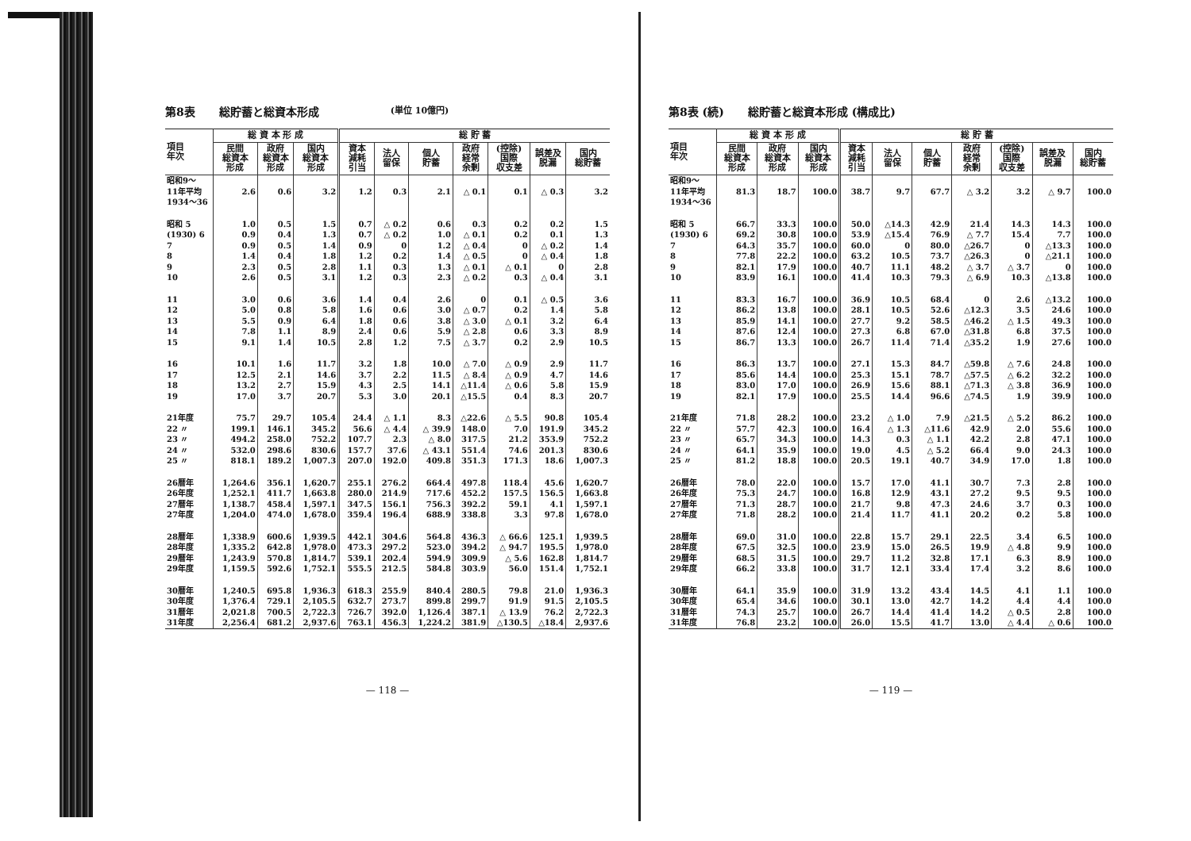第8表 総貯蓄と総資本形成 (単位 10億円)
| 項目 年次 | 総 資 本 形 成 | | | 総 貯 蓄 | | | | | | |
| --- | --- | --- | --- | --- | --- | --- | --- | --- | --- | --- |
| | 民間 総資本 形成 | 政府 総資本 形成 | 国内 総資本 形成 | 資本 減耗 引当 | 法人 留保 | 個人 貯蓄 | 政府 経常 余剰 | (控除) 国際 収支差 | 誤差及 脱漏 | 国内 総貯蓄 |
| 昭和9～ 11年平均 1934～36 | 2.6 | 0.6 | 3.2 | 1.2 | 0.3 | 2.1 | △ 0.1 | 0.1 | △ 0.3 | 3.2 |
| 昭和 5 (1930) 6 | 1.0 0.9 | 0.5 0.4 | 1.5 1.3 | 0.7 0.7 | △ 0.2 △ 0.2 | 0.6 1.0 | 0.3 △ 0.1 | 0.2 0.2 | 0.2 0.1 | 1.5 1.3 |
| 7 | 0.9 | 0.5 | 1.4 | 0.9 | 0 | 1.2 | △ 0.4 | 0 | △ 0.2 | 1.4 |
| 8 | 1.4 | 0.4 | 1.8 | 1.2 | 0.2 | 1.4 | △ 0.5 | 0 | △ 0.4 | 1.8 |
| 9 | 2.3 | 0.5 | 2.8 | 1.1 | 0.3 | 1.3 | △ 0.1 | △ 0.1 | 0 | 2.8 |
| 10 | 2.6 | 0.5 | 3.1 | 1.2 | 0.3 | 2.3 | △ 0.2 | 0.3 | △ 0.4 | 3.1 |
| 11 | 3.0 | 0.6 | 3.6 | 1.4 | 0.4 | 2.6 | 0 | 0.1 | △ 0.5 | 3.6 |
| 12 | 5.0 | 0.8 | 5.8 | 1.6 | 0.6 | 3.0 | △ 0.7 | 0.2 | 1.4 | 5.8 |
| 13 | 5.5 | 0.9 | 6.4 | 1.8 | 0.6 | 3.8 | △ 3.0 | △ 0.1 | 3.2 | 6.4 |
| 14 | 7.8 | 1.1 | 8.9 | 2.4 | 0.6 | 5.9 | △ 2.8 | 0.6 | 3.3 | 8.9 |
| 15 | 9.1 | 1.4 | 10.5 | 2.8 | 1.2 | 7.5 | △ 3.7 | 0.2 | 2.9 | 10.5 |
| 16 | 10.1 | 1.6 | 11.7 | 3.2 | 1.8 | 10.0 | △ 7.0 | △ 0.9 | 2.9 | 11.7 |
| 17 | 12.5 | 2.1 | 14.6 | 3.7 | 2.2 | 11.5 | △ 8.4 | △ 0.9 | 4.7 | 14.6 |
| 18 | 13.2 | 2.7 | 15.9 | 4.3 | 2.5 | 14.1 | △11.4 | △ 0.6 | 5.8 | 15.9 |
| 19 | 17.0 | 3.7 | 20.7 | 5.3 | 3.0 | 20.1 | △15.5 | 0.4 | 8.3 | 20.7 |
| 21年度 | 75.7 | 29.7 | 105.4 | 24.4 | △ 1.1 | 8.3 | △22.6 | △ 5.5 | 90.8 | 105.4 |
| 22 〃 | 199.1 | 146.1 | 345.2 | 56.6 | △ 4.4 | △ 39.9 | 148.0 | 7.0 | 191.9 | 345.2 |
| 23 〃 | 494.2 | 258.0 | 752.2 | 107.7 | 2.3 | △ 8.0 | 317.5 | 21.2 | 353.9 | 752.2 |
| 24 〃 | 532.0 | 298.6 | 830.6 | 157.7 | 37.6 | △ 43.1 | 551.4 | 74.6 | 201.3 | 830.6 |
| 25 〃 | 818.1 | 189.2 | 1,007.3 | 207.0 | 192.0 | 409.8 | 351.3 | 171.3 | 18.6 | 1,007.3 |
| 26暦年 | 1,264.6 | 356.1 | 1,620.7 | 255.1 | 276.2 | 664.4 | 497.8 | 118.4 | 45.6 | 1,620.7 |
| 26年度 | 1,252.1 | 411.7 | 1,663.8 | 280.0 | 214.9 | 717.6 | 452.2 | 157.5 | 156.5 | 1,663.8 |
| 27暦年 | 1,138.7 | 458.4 | 1,597.1 | 347.5 | 156.1 | 756.3 | 392.2 | 59.1 | 4.1 | 1,597.1 |
| 27年度 | 1,204.0 | 474.0 | 1,678.0 | 359.4 | 196.4 | 688.9 | 338.8 | 3.3 | 97.8 | 1,678.0 |
| 28暦年 | 1,338.9 | 600.6 | 1,939.5 | 442.1 | 304.6 | 564.8 | 436.3 | △ 66.6 | 125.1 | 1,939.5 |
| 28年度 | 1,335.2 | 642.8 | 1,978.0 | 473.3 | 297.2 | 523.0 | 394.2 | △ 94.7 | 195.5 | 1,978.0 |
| 29暦年 | 1,243.9 | 570.8 | 1,814.7 | 539.1 | 202.4 | 594.9 | 309.9 | △ 5.6 | 162.8 | 1,814.7 |
| 29年度 | 1,159.5 | 592.6 | 1,752.1 | 555.5 | 212.5 | 584.8 | 303.9 | 56.0 | 151.4 | 1,752.1 |
| 30暦年 | 1,240.5 | 695.8 | 1,936.3 | 618.3 | 255.9 | 840.4 | 280.5 | 79.8 | 21.0 | 1,936.3 |
| 30年度 | 1,376.4 | 729.1 | 2,105.5 | 632.7 | 273.7 | 899.8 | 299.7 | 91.9 | 91.5 | 2,105.5 |
| 31暦年 | 2,021.8 | 700.5 | 2,722.3 | 726.7 | 392.0 | 1,126.4 | 387.1 | △ 13.9 | 76.2 | 2,722.3 |
| 31年度 | 2,256.4 | 681.2 | 2,937.6 | 763.1 | 456.3 | 1,224.2 | 381.9 | △130.5 | △18.4 | 2,937.6 |
— 118 —
第8表 (続) 総貯蓄と総資本形成 (構成比)
| 項目 年次 | 総 資 本 形 成 | | | 総 貯 蓄 | | | | | | |
| --- | --- | --- | --- | --- | --- | --- | --- | --- | --- | --- |
| | 民間 総資本 形成 | 政府 総資本 形成 | 国内 総資本 形成 | 資本 減耗 引当 | 法人 留保 | 個人 貯蓄 | 政府 経常 余剰 | (控除) 国際 収支差 | 誤差及 脱漏 | 国内 総貯蓄 |
| 昭和9～ 11年平均 1934～36 | 81.3 | 18.7 | 100.0 | 38.7 | 9.7 | 67.7 | △ 3.2 | 3.2 | △ 9.7 | 100.0 |
| 昭和 5 (1930) 6 | 66.7 69.2 | 33.3 30.8 | 100.0 100.0 | 50.0 53.9 | △14.3 △15.4 | 42.9 76.9 | 21.4 △ 7.7 | 14.3 15.4 | 14.3 7.7 | 100.0 100.0 |
| 7 | 64.3 | 35.7 | 100.0 | 60.0 | 0 | 80.0 | △26.7 | 0 | △13.3 | 100.0 |
| 8 | 77.8 | 22.2 | 100.0 | 63.2 | 10.5 | 73.7 | △26.3 | 0 | △21.1 | 100.0 |
| 9 | 82.1 | 17.9 | 100.0 | 40.7 | 11.1 | 48.2 | △ 3.7 | △ 3.7 | 0 | 100.0 |
| 10 | 83.9 | 16.1 | 100.0 | 41.4 | 10.3 | 79.3 | △ 6.9 | 10.3 | △13.8 | 100.0 |
| 11 | 83.3 | 16.7 | 100.0 | 36.9 | 10.5 | 68.4 | 0 | 2.6 | △13.2 | 100.0 |
| 12 | 86.2 | 13.8 | 100.0 | 28.1 | 10.5 | 52.6 | △12.3 | 3.5 | 24.6 | 100.0 |
| 13 | 85.9 | 14.1 | 100.0 | 27.7 | 9.2 | 58.5 | △46.2 | △ 1.5 | 49.3 | 100.0 |
| 14 | 87.6 | 12.4 | 100.0 | 27.3 | 6.8 | 67.0 | △31.8 | 6.8 | 37.5 | 100.0 |
| 15 | 86.7 | 13.3 | 100.0 | 26.7 | 11.4 | 71.4 | △35.2 | 1.9 | 27.6 | 100.0 |
| 16 | 86.3 | 13.7 | 100.0 | 27.1 | 15.3 | 84.7 | △59.8 | △ 7.6 | 24.8 | 100.0 |
| 17 | 85.6 | 14.4 | 100.0 | 25.3 | 15.1 | 78.7 | △57.5 | △ 6.2 | 32.2 | 100.0 |
| 18 | 83.0 | 17.0 | 100.0 | 26.9 | 15.6 | 88.1 | △71.3 | △ 3.8 | 36.9 | 100.0 |
| 19 | 82.1 | 17.9 | 100.0 | 25.5 | 14.4 | 96.6 | △74.5 | 1.9 | 39.9 | 100.0 |
| 21年度 | 71.8 | 28.2 | 100.0 | 23.2 | △ 1.0 | 7.9 | △21.5 | △ 5.2 | 86.2 | 100.0 |
| 22 〃 | 57.7 | 42.3 | 100.0 | 16.4 | △ 1.3 | △11.6 | 42.9 | 2.0 | 55.6 | 100.0 |
| 23 〃 | 65.7 | 34.3 | 100.0 | 14.3 | 0.3 | △ 1.1 | 42.2 | 2.8 | 47.1 | 100.0 |
| 24 〃 | 64.1 | 35.9 | 100.0 | 19.0 | 4.5 | △ 5.2 | 66.4 | 9.0 | 24.3 | 100.0 |
| 25 〃 | 81.2 | 18.8 | 100.0 | 20.5 | 19.1 | 40.7 | 34.9 | 17.0 | 1.8 | 100.0 |
| 26暦年 | 78.0 | 22.0 | 100.0 | 15.7 | 17.0 | 41.1 | 30.7 | 7.3 | 2.8 | 100.0 |
| 26年度 | 75.3 | 24.7 | 100.0 | 16.8 | 12.9 | 43.1 | 27.2 | 9.5 | 9.5 | 100.0 |
| 27暦年 | 71.3 | 28.7 | 100.0 | 21.7 | 9.8 | 47.3 | 24.6 | 3.7 | 0.3 | 100.0 |
| 27年度 | 71.8 | 28.2 | 100.0 | 21.4 | 11.7 | 41.1 | 20.2 | 0.2 | 5.8 | 100.0 |
| 28暦年 | 69.0 | 31.0 | 100.0 | 22.8 | 15.7 | 29.1 | 22.5 | 3.4 | 6.5 | 100.0 |
| 28年度 | 67.5 | 32.5 | 100.0 | 23.9 | 15.0 | 26.5 | 19.9 | △ 4.8 | 9.9 | 100.0 |
| 29暦年 | 68.5 | 31.5 | 100.0 | 29.7 | 11.2 | 32.8 | 17.1 | 6.3 | 8.9 | 100.0 |
| 29年度 | 66.2 | 33.8 | 100.0 | 31.7 | 12.1 | 33.4 | 17.4 | 3.2 | 8.6 | 100.0 |
| 30暦年 | 64.1 | 35.9 | 100.0 | 31.9 | 13.2 | 43.4 | 14.5 | 4.1 | 1.1 | 100.0 |
| 30年度 | 65.4 | 34.6 | 100.0 | 30.1 | 13.0 | 42.7 | 14.2 | 4.4 | 4.4 | 100.0 |
| 31暦年 | 74.3 | 25.7 | 100.0 | 26.7 | 14.4 | 41.4 | 14.2 | △ 0.5 | 2.8 | 100.0 |
| 31年度 | 76.8 | 23.2 | 100.0 | 26.0 | 15.5 | 41.7 | 13.0 | △ 4.4 | △ 0.6 | 100.0 |
— 119 —